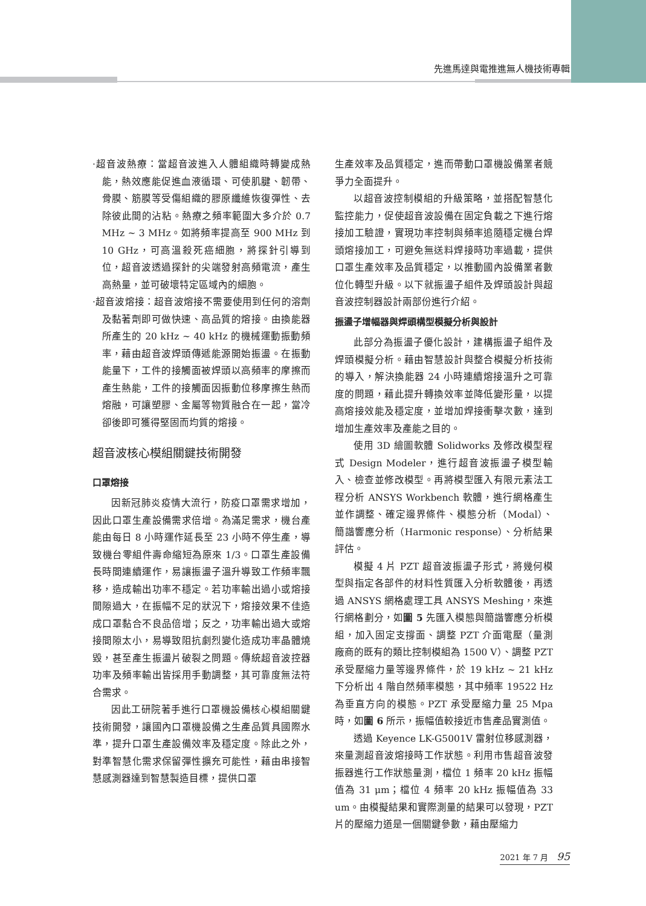先進馬達與電推進無人機技術專輯
·超音波熱療：當超音波進入人體組織時轉變成熱能，熱效應能促進血液循環、可使肌腱、韌帶、骨膜、筋膜等受傷組織的膠原纖維恢復彈性、去除彼此間的沾粘。熱療之頻率範圍大多介於 0.7 MHz ~ 3 MHz。如將頻率提高至 900 MHz 到 10 GHz，可高溫殺死癌細胞，將探針引導到位，超音波透過探針的尖端發射高頻電流，產生高熱量，並可破壞特定區域內的細胞。
·超音波熔接：超音波熔接不需要使用到任何的溶劑及黏著劑即可做快速、高品質的熔接。由換能器所產生的 20 kHz ~ 40 kHz 的機械運動振動頻率，藉由超音波焊頭傳遞能源開始振盪。在振動能量下，工件的接觸面被焊頭以高頻率的摩擦而產生熱能，工件的接觸面因振動位移摩擦生熱而熔融，可讓塑膠、金屬等物質融合在一起，當冷卻後即可獲得堅固而均質的熔接。
超音波核心模組關鍵技術開發
口罩熔接
因新冠肺炎疫情大流行，防疫口罩需求增加，因此口罩生產設備需求倍增。為滿足需求，機台產能由每日 8 小時運作延長至 23 小時不停生產，導致機台零組件壽命縮短為原來 1/3。口罩生產設備長時間連續運作，易讓振盪子溫升導致工作頻率飄移，造成輸出功率不穩定。若功率輸出過小或熔接間隙過大，在振幅不足的狀況下，熔接效果不佳造成口罩黏合不良品倍增；反之，功率輸出過大或熔接間隙太小，易導致阻抗劇烈變化造成功率晶體燒毀，甚至產生振盪片破裂之問題。傳統超音波控器功率及頻率輸出皆採用手動調整，其可靠度無法符合需求。
因此工研院著手進行口罩機設備核心模組關鍵技術開發，讓國內口罩機設備之生產品質具國際水準，提升口罩生產設備效率及穩定度。除此之外，對準智慧化需求保留彈性擴充可能性，藉由串接智慧感測器達到智慧製造目標，提供口罩
生產效率及品質穩定，進而帶動口罩機設備業者競爭力全面提升。
以超音波控制模組的升級策略，並搭配智慧化監控能力，促使超音波設備在固定負載之下進行熔接加工驗證，實現功率控制與頻率追隨穩定機台焊頭熔接加工，可避免無送料焊接時功率過載，提供口罩生產效率及品質穩定，以推動國內設備業者數位化轉型升級。以下就振盪子組件及焊頭設計與超音波控制器設計兩部份進行介紹。
振盪子增幅器與焊頭構型模擬分析與設計
此部分為振盪子優化設計，建構振盪子組件及焊頭模擬分析。藉由智慧設計與整合模擬分析技術的導入，解決換能器 24 小時連續熔接溫升之可靠度的問題，藉此提升轉換效率並降低變形量，以提高熔接效能及穩定度，並增加焊接衝擊次數，達到增加生產效率及產能之目的。
使用 3D 繪圖軟體 Solidworks 及修改模型程式 Design Modeler，進行超音波振盪子模型輸入、檢查並修改模型。再將模型匯入有限元素法工程分析 ANSYS Workbench 軟體，進行網格產生並作調整、確定邊界條件、模態分析（Modal）、簡諧響應分析（Harmonic response）、分析結果評估。
模擬 4 片 PZT 超音波振盪子形式，將幾何模型與指定各部件的材料性質匯入分析軟體後，再透過 ANSYS 網格處理工具 ANSYS Meshing，來進行網格劃分，如圖 5 先匯入模態與簡諧響應分析模組，加入固定支撐面、調整 PZT 介面電壓（量測廠商的既有的類比控制模組為 1500 V）、調整 PZT 承受壓縮力量等邊界條件，於 19 kHz ~ 21 kHz 下分析出 4 階自然頻率模態，其中頻率 19522 Hz 為垂直方向的模態。PZT 承受壓縮力量 25 Mpa 時，如圖 6 所示，振幅值較接近市售產品實測值。
透過 Keyence LK-G5001V 雷射位移感測器，來量測超音波熔接時工作狀態。利用市售超音波發振器進行工作狀態量測，檔位 1 頻率 20 kHz 振幅值為 31 μm；檔位 4 頻率 20 kHz 振幅值為 33 um。由模擬結果和實際測量的結果可以發現，PZT 片的壓縮力道是一個關鍵參數，藉由壓縮力
2021 年 7 月 95